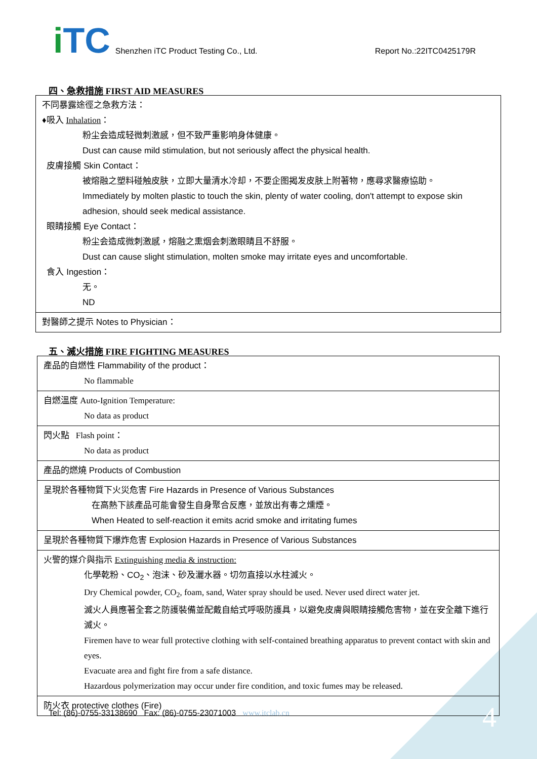iTC Shenzhen iTC Product Testing Co., Ltd. Report No.:22ITC0425179R
四、急救措施 FIRST AID MEASURES
| 不同暴露途徑之急救方法： ♦吸入 Inhalation ： 粉尘会造成轻微刺激感，但不致严重影响身体健康。 Dust can cause mild stimulation, but not seriously affect the physical health. 皮膚接觸 Skin Contact： 被熔融之塑料碰触皮肤，立即大量清水冷却，不要企图揭发皮肤上附著物，應尋求醫療協助。 Immediately by molten plastic to touch the skin, plenty of water cooling, don't attempt to expose skin adhesion, should seek medical assistance. 眼睛接觸 Eye Contact： 粉尘会造成微刺激感，熔融之熏烟会刺激眼睛且不舒服。 Dust can cause slight stimulation, molten smoke may irritate eyes and uncomfortable. 食入 Ingestion： 无。 ND |
| 對醫師之提示 Notes to Physician： |
五、滅火措施 FIRE FIGHTING MEASURES
| 產品的自燃性 Flammability of the product： No flammable |
| 自燃溫度 Auto-Ignition Temperature: No data as product |
| 閃火點 Flash point： No data as product |
| 產品的燃燒 Products of Combustion |
| 呈現於各種物質下火災危害 Fire Hazards in Presence of Various Substances 在高熱下該產品可能會發生自身聚合反應，並放出有毒之燻煙。 When Heated to self-reaction it emits acrid smoke and irritating fumes |
| 呈現於各種物質下爆炸危害 Explosion Hazards in Presence of Various Substances |
| 火警的媒介與指示 Extinguishing media & instruction: 化學乾粉、CO<sub>2</sub>、泡沫、砂及灑水器。切勿直接以水柱滅火。 Dry Chemical powder, CO<sub>2</sub>, foam, sand, Water spray should be used. Never used direct water jet. 滅火人員應著全套之防護裝備並配戴自給式呼吸防護具，以避免皮膚與眼睛接觸危害物，並在安全離下進行滅火。 Firemen have to wear full protective clothing with self-contained breathing apparatus to prevent contact with skin and eyes. Evacuate area and fight fire from a safe distance. Hazardous polymerization may occur under fire condition, and toxic fumes may be released. |
| 防火衣 protective clothes (Fire) |
Tel: (86)-0755-33138690 Fax: (86)-0755-23071003 www.itclab.cn
4